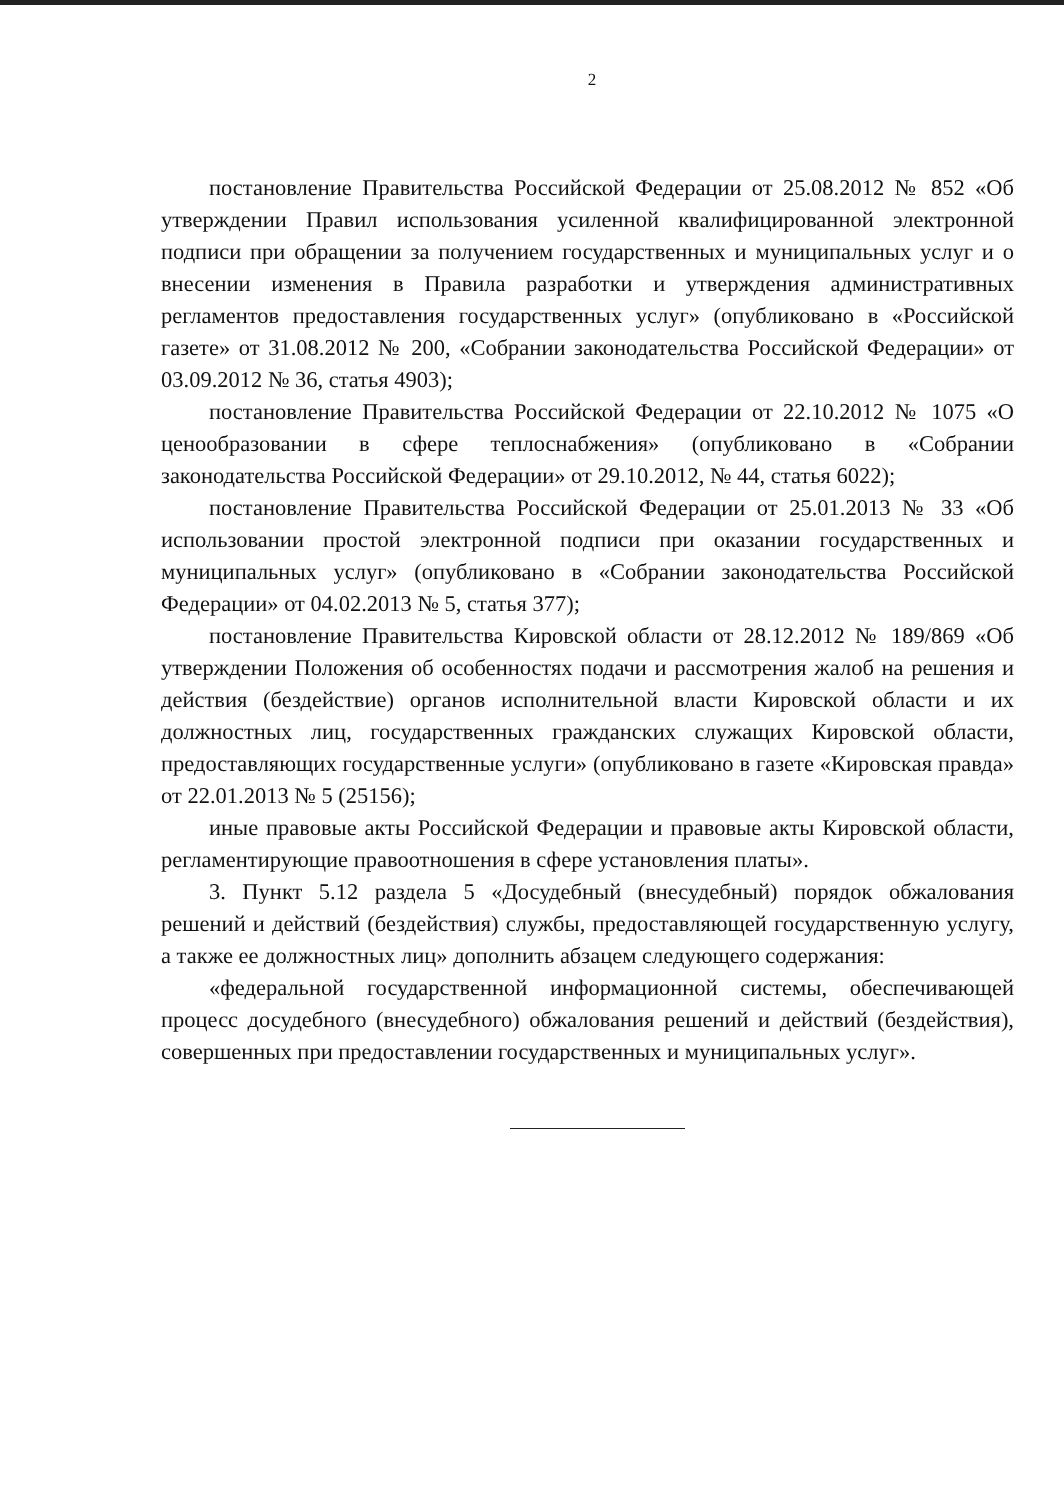2
постановление Правительства Российской Федерации от 25.08.2012 № 852 «Об утверждении Правил использования усиленной квалифицированной электронной подписи при обращении за получением государственных и муниципальных услуг и о внесении изменения в Правила разработки и утверждения административных регламентов предоставления государственных услуг» (опубликовано в «Российской газете» от 31.08.2012 № 200, «Собрании законодательства Российской Федерации» от 03.09.2012 № 36, статья 4903);
постановление Правительства Российской Федерации от 22.10.2012 № 1075 «О ценообразовании в сфере теплоснабжения» (опубликовано в «Собрании законодательства Российской Федерации» от 29.10.2012, № 44, статья 6022);
постановление Правительства Российской Федерации от 25.01.2013 № 33 «Об использовании простой электронной подписи при оказании государственных и муниципальных услуг» (опубликовано в «Собрании законодательства Российской Федерации» от 04.02.2013 № 5, статья 377);
постановление Правительства Кировской области от 28.12.2012 № 189/869 «Об утверждении Положения об особенностях подачи и рассмотрения жалоб на решения и действия (бездействие) органов исполнительной власти Кировской области и их должностных лиц, государственных гражданских служащих Кировской области, предоставляющих государственные услуги» (опубликовано в газете «Кировская правда» от 22.01.2013 № 5 (25156);
иные правовые акты Российской Федерации и правовые акты Кировской области, регламентирующие правоотношения в сфере установления платы».
3. Пункт 5.12 раздела 5 «Досудебный (внесудебный) порядок обжалования решений и действий (бездействия) службы, предоставляющей государственную услугу, а также ее должностных лиц» дополнить абзацем следующего содержания:
«федеральной государственной информационной системы, обеспечивающей процесс досудебного (внесудебного) обжалования решений и действий (бездействия), совершенных при предоставлении государственных и муниципальных услуг».